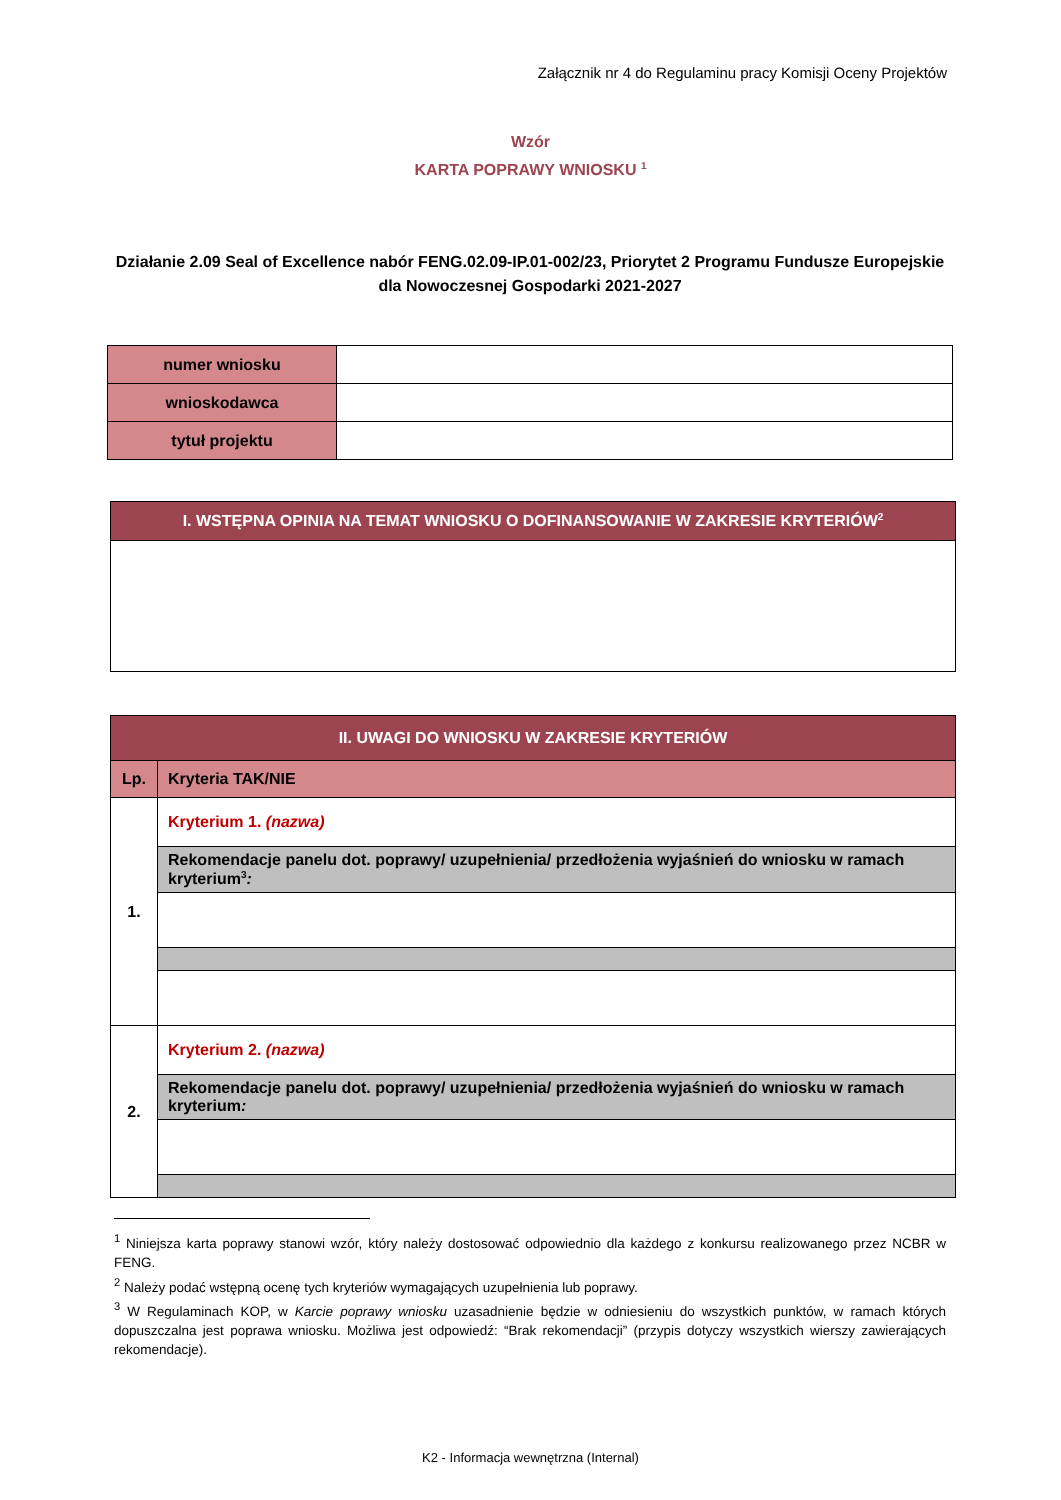Załącznik nr 4 do Regulaminu pracy Komisji Oceny Projektów
Wzór
KARTA POPRAWY WNIOSKU <sup>1</sup>
Działanie 2.09 Seal of Excellence nabór FENG.02.09-IP.01-002/23, Priorytet 2 Programu Fundusze Europejskie dla Nowoczesnej Gospodarki 2021-2027
| numer wniosku | |
| wnioskodawca | |
| tytuł projektu | |
| I. WSTĘPNA OPINIA NA TEMAT WNIOSKU O DOFINANSOWANIE W ZAKRESIE KRYTERIÓW<sup>2</sup> |
| II. UWAGI DO WNIOSKU W ZAKRESIE KRYTERIÓW | |
| Lp. | Kryteria TAK/NIE |
| 1. | Kryterium 1. (nazwa) |
| | Rekomendacje panelu dot. poprawy/ uzupełnienia/ przedłożenia wyjaśnień do wniosku w ramach kryterium<sup>3</sup> : |
| 2. | Kryterium 2. (nazwa) |
| | Rekomendacje panelu dot. poprawy/ uzupełnienia/ przedłożenia wyjaśnień do wniosku w ramach kryterium : |
<sup>1</sup> Niniejsza karta poprawy stanowi wzór, który należy dostosować odpowiednio dla każdego z konkursu realizowanego przez NCBR w FENG.
<sup>2</sup> Należy podać wstępną ocenę tych kryteriów wymagających uzupełnienia lub poprawy.
<sup>3</sup> W Regulaminach KOP, w Karcie poprawy wniosku uzasadnienie będzie w odniesieniu do wszystkich punktów, w ramach których dopuszczalna jest poprawa wniosku. Możliwa jest odpowiedź: “Brak rekomendacji” (przypis dotyczy wszystkich wierszy zawierających rekomendacje).
K2 - Informacja wewnętrzna (Internal)